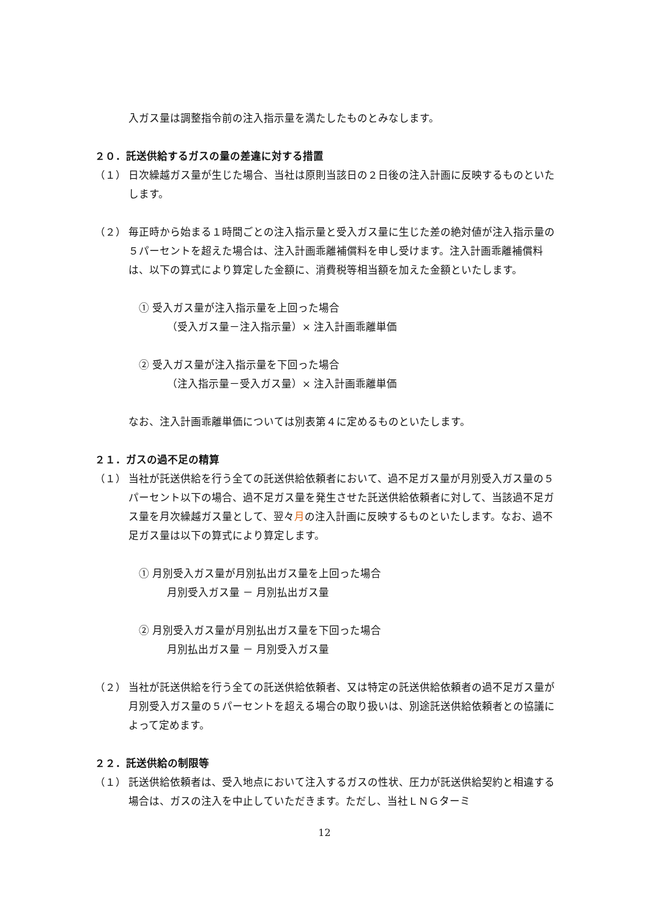入ガス量は調整指令前の注入指示量を満たしたものとみなします。
２０．託送供給するガスの量の差違に対する措置
（１） 日次繰越ガス量が生じた場合、当社は原則当該日の２日後の注入計画に反映するものといたします。
（２） 毎正時から始まる１時間ごとの注入指示量と受入ガス量に生じた差の絶対値が注入指示量の５パーセントを超えた場合は、注入計画乖離補償料を申し受けます。注入計画乖離補償料は、以下の算式により算定した金額に、消費税等相当額を加えた金額といたします。
① 受入ガス量が注入指示量を上回った場合
（受入ガス量－注入指示量）× 注入計画乖離単価
② 受入ガス量が注入指示量を下回った場合
（注入指示量－受入ガス量）× 注入計画乖離単価
なお、注入計画乖離単価については別表第４に定めるものといたします。
２１．ガスの過不足の精算
（１） 当社が託送供給を行う全ての託送供給依頼者において、過不足ガス量が月別受入ガス量の５パーセント以下の場合、過不足ガス量を発生させた託送供給依頼者に対して、当該過不足ガス量を月次繰越ガス量として、翌々月の注入計画に反映するものといたします。なお、過不足ガス量は以下の算式により算定します。
① 月別受入ガス量が月別払出ガス量を上回った場合
月別受入ガス量 － 月別払出ガス量
② 月別受入ガス量が月別払出ガス量を下回った場合
月別払出ガス量 － 月別受入ガス量
（２） 当社が託送供給を行う全ての託送供給依頼者、又は特定の託送供給依頼者の過不足ガス量が月別受入ガス量の５パーセントを超える場合の取り扱いは、別途託送供給依頼者との協議によって定めます。
２２．託送供給の制限等
（１） 託送供給依頼者は、受入地点において注入するガスの性状、圧力が託送供給契約と相違する場合は、ガスの注入を中止していただきます。ただし、当社ＬＮＧターミ
12